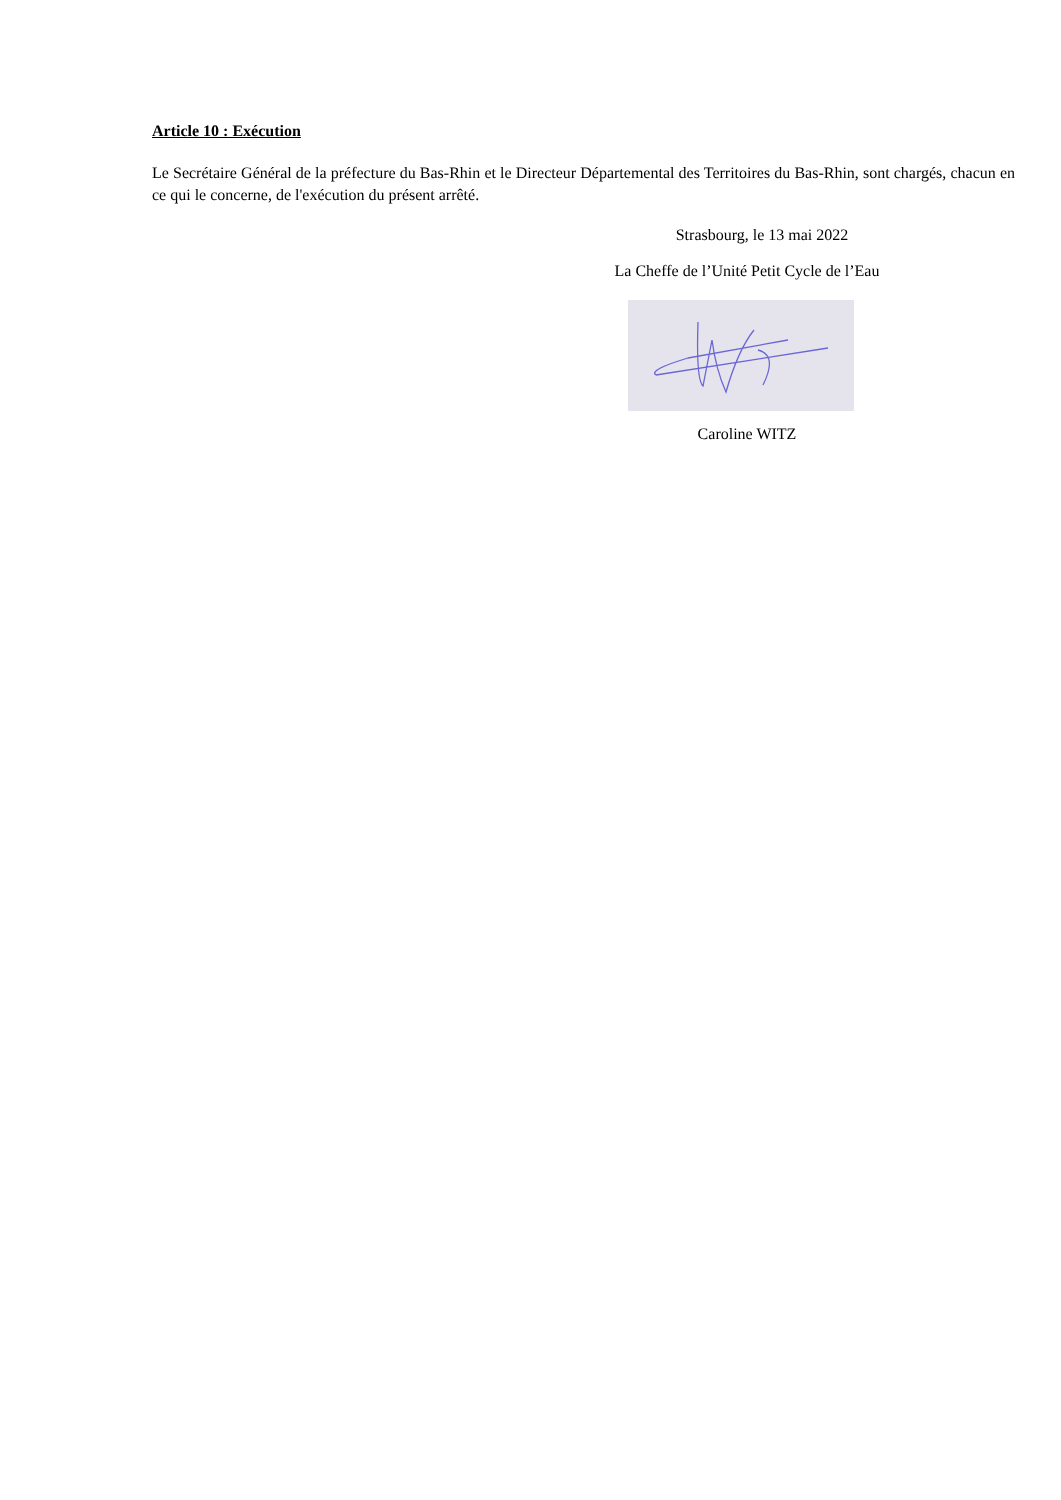Article 10 : Exécution
Le Secrétaire Général de la préfecture du Bas-Rhin et le Directeur Départemental des Territoires du Bas-Rhin, sont chargés, chacun en ce qui le concerne, de l'exécution du présent arrêté.
Strasbourg, le 13 mai 2022
La Cheffe de l’Unité Petit Cycle de l’Eau
Caroline WITZ